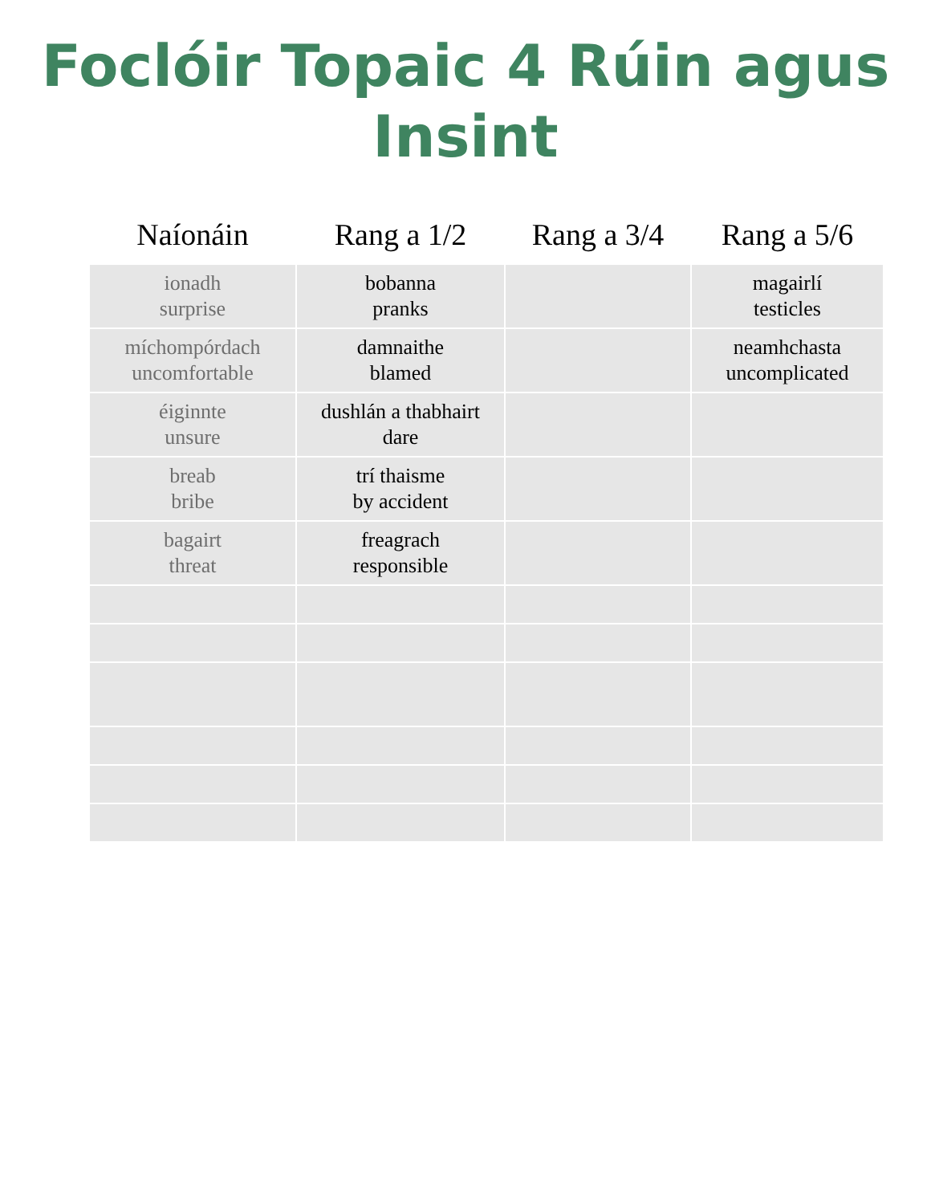Foclóir Topaic 4 Rúin agus
Insint
| Naíonáin | Rang a 1/2 | Rang a 3/4 | Rang a 5/6 |
| --- | --- | --- | --- |
| ionadh surprise | bobanna pranks | | magairlí testicles |
| míchompórdach uncomfortable | damnaithe blamed | | neamhchasta uncomplicated |
| éiginnte unsure | dushlán a thabhairt dare | | |
| breab bribe | trí thaisme by accident | | |
| bagairt threat | freagrach responsible | | |